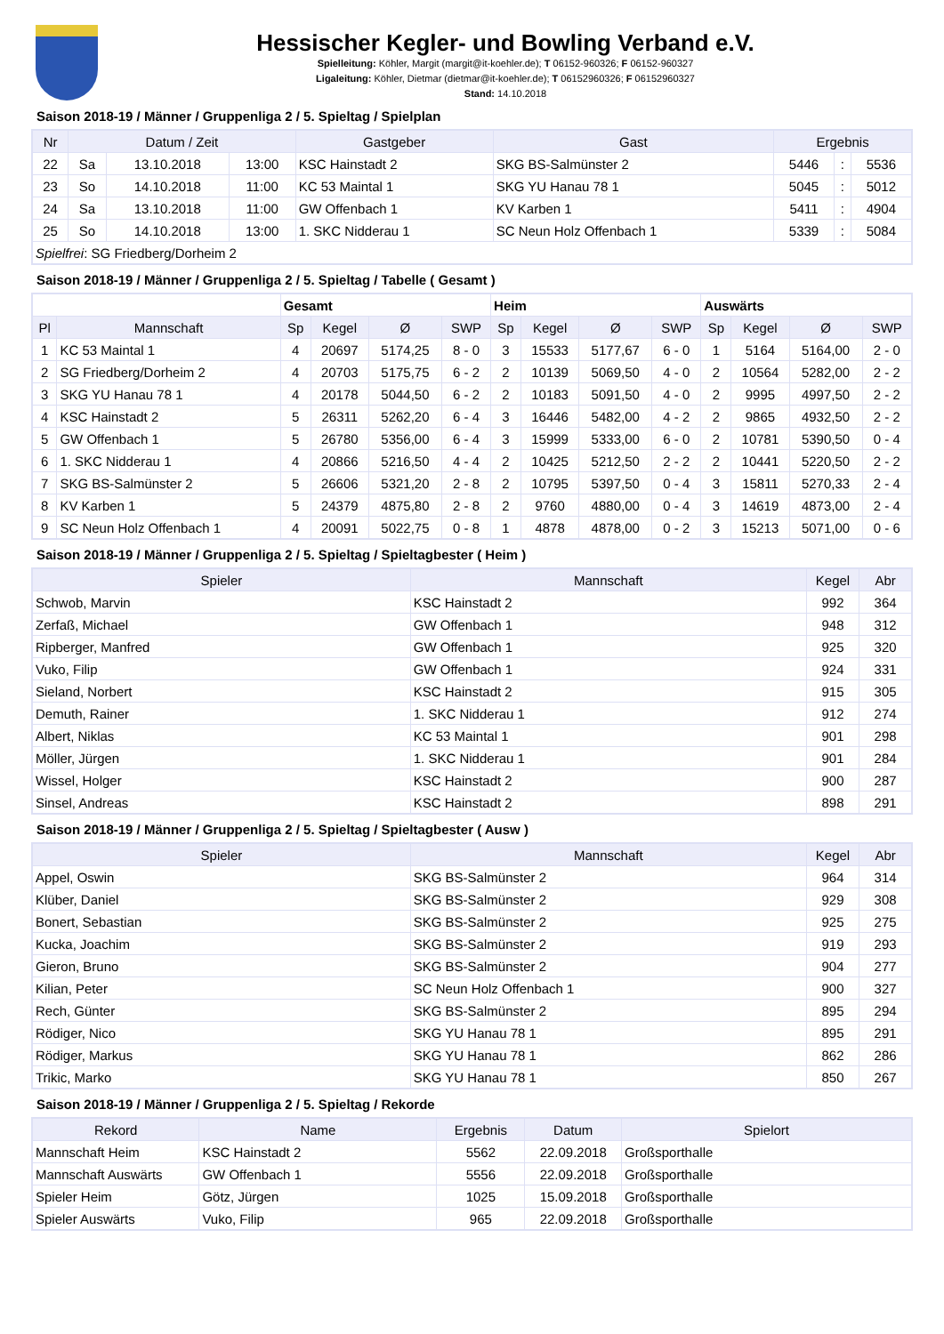Hessischer Kegler- und Bowling Verband e.V.
Spielleitung: Köhler, Margit (margit@it-koehler.de); T 06152-960326; F 06152-960327
Ligaleitung: Köhler, Dietmar (dietmar@it-koehler.de); T 06152960326; F 06152960327
Stand: 14.10.2018
Saison 2018-19 / Männer / Gruppenliga 2 / 5. Spieltag / Spielplan
| Nr | Datum / Zeit | | | Gastgeber | Gast | Ergebnis | | |
| --- | --- | --- | --- | --- | --- | --- | --- | --- |
| 22 | Sa | 13.10.2018 | 13:00 | KSC Hainstadt 2 | SKG BS-Salmünster 2 | 5446 | : | 5536 |
| 23 | So | 14.10.2018 | 11:00 | KC 53 Maintal 1 | SKG YU Hanau 78 1 | 5045 | : | 5012 |
| 24 | Sa | 13.10.2018 | 11:00 | GW Offenbach 1 | KV Karben 1 | 5411 | : | 4904 |
| 25 | So | 14.10.2018 | 13:00 | 1. SKC Nidderau 1 | SC Neun Holz Offenbach 1 | 5339 | : | 5084 |
| Spielfrei : SG Friedberg/Dorheim 2 | | | | | | | | |
Saison 2018-19 / Männer / Gruppenliga 2 / 5. Spieltag / Tabelle ( Gesamt )
| | | Gesamt | | | | Heim | | | | Auswärts | | | |
| Pl | Mannschaft | Sp | Kegel | Ø | SWP | Sp | Kegel | Ø | SWP | Sp | Kegel | Ø | SWP |
| 1 | KC 53 Maintal 1 | 4 | 20697 | 5174,25 | 8 - 0 | 3 | 15533 | 5177,67 | 6 - 0 | 1 | 5164 | 5164,00 | 2 - 0 |
| 2 | SG Friedberg/Dorheim 2 | 4 | 20703 | 5175,75 | 6 - 2 | 2 | 10139 | 5069,50 | 4 - 0 | 2 | 10564 | 5282,00 | 2 - 2 |
| 3 | SKG YU Hanau 78 1 | 4 | 20178 | 5044,50 | 6 - 2 | 2 | 10183 | 5091,50 | 4 - 0 | 2 | 9995 | 4997,50 | 2 - 2 |
| 4 | KSC Hainstadt 2 | 5 | 26311 | 5262,20 | 6 - 4 | 3 | 16446 | 5482,00 | 4 - 2 | 2 | 9865 | 4932,50 | 2 - 2 |
| 5 | GW Offenbach 1 | 5 | 26780 | 5356,00 | 6 - 4 | 3 | 15999 | 5333,00 | 6 - 0 | 2 | 10781 | 5390,50 | 0 - 4 |
| 6 | 1. SKC Nidderau 1 | 4 | 20866 | 5216,50 | 4 - 4 | 2 | 10425 | 5212,50 | 2 - 2 | 2 | 10441 | 5220,50 | 2 - 2 |
| 7 | SKG BS-Salmünster 2 | 5 | 26606 | 5321,20 | 2 - 8 | 2 | 10795 | 5397,50 | 0 - 4 | 3 | 15811 | 5270,33 | 2 - 4 |
| 8 | KV Karben 1 | 5 | 24379 | 4875,80 | 2 - 8 | 2 | 9760 | 4880,00 | 0 - 4 | 3 | 14619 | 4873,00 | 2 - 4 |
| 9 | SC Neun Holz Offenbach 1 | 4 | 20091 | 5022,75 | 0 - 8 | 1 | 4878 | 4878,00 | 0 - 2 | 3 | 15213 | 5071,00 | 0 - 6 |
Saison 2018-19 / Männer / Gruppenliga 2 / 5. Spieltag / Spieltagbester ( Heim )
| Spieler | Mannschaft | Kegel | Abr |
| --- | --- | --- | --- |
| Schwob, Marvin | KSC Hainstadt 2 | 992 | 364 |
| Zerfaß, Michael | GW Offenbach 1 | 948 | 312 |
| Ripberger, Manfred | GW Offenbach 1 | 925 | 320 |
| Vuko, Filip | GW Offenbach 1 | 924 | 331 |
| Sieland, Norbert | KSC Hainstadt 2 | 915 | 305 |
| Demuth, Rainer | 1. SKC Nidderau 1 | 912 | 274 |
| Albert, Niklas | KC 53 Maintal 1 | 901 | 298 |
| Möller, Jürgen | 1. SKC Nidderau 1 | 901 | 284 |
| Wissel, Holger | KSC Hainstadt 2 | 900 | 287 |
| Sinsel, Andreas | KSC Hainstadt 2 | 898 | 291 |
Saison 2018-19 / Männer / Gruppenliga 2 / 5. Spieltag / Spieltagbester ( Ausw )
| Spieler | Mannschaft | Kegel | Abr |
| --- | --- | --- | --- |
| Appel, Oswin | SKG BS-Salmünster 2 | 964 | 314 |
| Klüber, Daniel | SKG BS-Salmünster 2 | 929 | 308 |
| Bonert, Sebastian | SKG BS-Salmünster 2 | 925 | 275 |
| Kucka, Joachim | SKG BS-Salmünster 2 | 919 | 293 |
| Gieron, Bruno | SKG BS-Salmünster 2 | 904 | 277 |
| Kilian, Peter | SC Neun Holz Offenbach 1 | 900 | 327 |
| Rech, Günter | SKG BS-Salmünster 2 | 895 | 294 |
| Rödiger, Nico | SKG YU Hanau 78 1 | 895 | 291 |
| Rödiger, Markus | SKG YU Hanau 78 1 | 862 | 286 |
| Trikic, Marko | SKG YU Hanau 78 1 | 850 | 267 |
Saison 2018-19 / Männer / Gruppenliga 2 / 5. Spieltag / Rekorde
| Rekord | Name | Ergebnis | Datum | Spielort |
| --- | --- | --- | --- | --- |
| Mannschaft Heim | KSC Hainstadt 2 | 5562 | 22.09.2018 | Großsporthalle |
| Mannschaft Auswärts | GW Offenbach 1 | 5556 | 22.09.2018 | Großsporthalle |
| Spieler Heim | Götz, Jürgen | 1025 | 15.09.2018 | Großsporthalle |
| Spieler Auswärts | Vuko, Filip | 965 | 22.09.2018 | Großsporthalle |